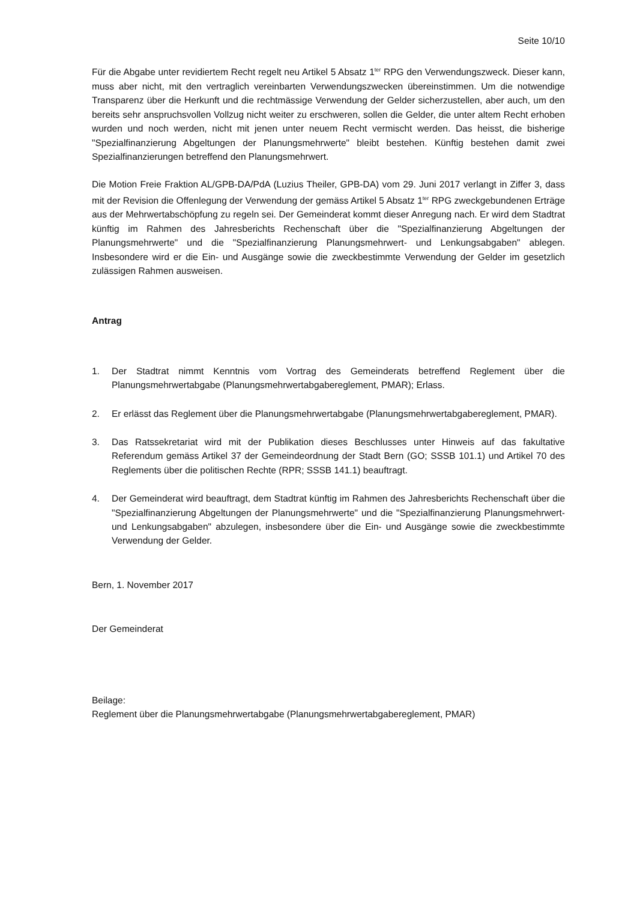Seite 10/10
Für die Abgabe unter revidiertem Recht regelt neu Artikel 5 Absatz 1<sup>ter</sup> RPG den Verwendungszweck. Dieser kann, muss aber nicht, mit den vertraglich vereinbarten Verwendungszwecken übereinstimmen. Um die notwendige Transparenz über die Herkunft und die rechtmässige Verwendung der Gelder sicherzustellen, aber auch, um den bereits sehr anspruchsvollen Vollzug nicht weiter zu erschweren, sollen die Gelder, die unter altem Recht erhoben wurden und noch werden, nicht mit jenen unter neuem Recht vermischt werden. Das heisst, die bisherige "Spezialfinanzierung Abgeltungen der Planungsmehrwerte" bleibt bestehen. Künftig bestehen damit zwei Spezialfinanzierungen betreffend den Planungsmehrwert.
Die Motion Freie Fraktion AL/GPB-DA/PdA (Luzius Theiler, GPB-DA) vom 29. Juni 2017 verlangt in Ziffer 3, dass mit der Revision die Offenlegung der Verwendung der gemäss Artikel 5 Absatz 1<sup>ter</sup> RPG zweckgebundenen Erträge aus der Mehrwertabschöpfung zu regeln sei. Der Gemeinderat kommt dieser Anregung nach. Er wird dem Stadtrat künftig im Rahmen des Jahresberichts Rechenschaft über die "Spezialfinanzierung Abgeltungen der Planungsmehrwerte" und die "Spezialfinanzierung Planungsmehrwert- und Lenkungsabgaben" ablegen. Insbesondere wird er die Ein- und Ausgänge sowie die zweckbestimmte Verwendung der Gelder im gesetzlich zulässigen Rahmen ausweisen.
Antrag
1. Der Stadtrat nimmt Kenntnis vom Vortrag des Gemeinderats betreffend Reglement über die Planungsmehrwertabgabe (Planungsmehrwertabgabereglement, PMAR); Erlass.
2. Er erlässt das Reglement über die Planungsmehrwertabgabe (Planungsmehrwertabgabereglement, PMAR).
3. Das Ratssekretariat wird mit der Publikation dieses Beschlusses unter Hinweis auf das fakultative Referendum gemäss Artikel 37 der Gemeindeordnung der Stadt Bern (GO; SSSB 101.1) und Artikel 70 des Reglements über die politischen Rechte (RPR; SSSB 141.1) beauftragt.
4. Der Gemeinderat wird beauftragt, dem Stadtrat künftig im Rahmen des Jahresberichts Rechenschaft über die "Spezialfinanzierung Abgeltungen der Planungsmehrwerte" und die "Spezialfinanzierung Planungsmehrwert- und Lenkungsabgaben" abzulegen, insbesondere über die Ein- und Ausgänge sowie die zweckbestimmte Verwendung der Gelder.
Bern, 1. November 2017
Der Gemeinderat
Beilage:
Reglement über die Planungsmehrwertabgabe (Planungsmehrwertabgabereglement, PMAR)